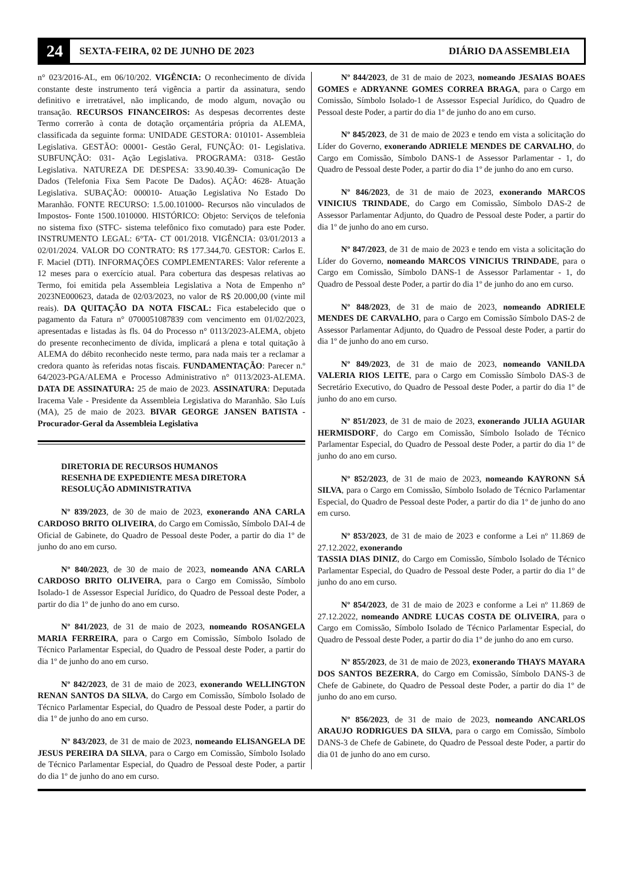24 SEXTA-FEIRA, 02 DE JUNHO DE 2023 DIÁRIO DA ASSEMBLEIA
n° 023/2016-AL, em 06/10/202. VIGÊNCIA: O reconhecimento de dívida constante deste instrumento terá vigência a partir da assinatura, sendo definitivo e irretratável, não implicando, de modo algum, novação ou transação. RECURSOS FINANCEIROS: As despesas decorrentes deste Termo correrão à conta de dotação orçamentária própria da ALEMA, classificada da seguinte forma: UNIDADE GESTORA: 010101- Assembleia Legislativa. GESTÃO: 00001- Gestão Geral, FUNÇÃO: 01- Legislativa. SUBFUNÇÃO: 031- Ação Legislativa. PROGRAMA: 0318- Gestão Legislativa. NATUREZA DE DESPESA: 33.90.40.39- Comunicação De Dados (Telefonia Fixa Sem Pacote De Dados). AÇÃO: 4628- Atuação Legislativa. SUBAÇÃO: 000010- Atuação Legislativa No Estado Do Maranhão. FONTE RECURSO: 1.5.00.101000- Recursos não vinculados de Impostos- Fonte 1500.1010000. HISTÓRICO: Objeto: Serviços de telefonia no sistema fixo (STFC- sistema telefônico fixo comutado) para este Poder. INSTRUMENTO LEGAL: 6°TA- CT 001/2018. VIGÊNCIA: 03/01/2013 a 02/01/2024. VALOR DO CONTRATO: R$ 177.344,70. GESTOR: Carlos E. F. Maciel (DTI). INFORMAÇÕES COMPLEMENTARES: Valor referente a 12 meses para o exercício atual. Para cobertura das despesas relativas ao Termo, foi emitida pela Assembleia Legislativa a Nota de Empenho n° 2023NE000623, datada de 02/03/2023, no valor de R$ 20.000,00 (vinte mil reais). DA QUITAÇÃO DA NOTA FISCAL: Fica estabelecido que o pagamento da Fatura n° 0700051087839 com vencimento em 01/02/2023, apresentadas e listadas às fls. 04 do Processo n° 0113/2023-ALEMA, objeto do presente reconhecimento de dívida, implicará a plena e total quitação à ALEMA do débito reconhecido neste termo, para nada mais ter a reclamar a credora quanto às referidas notas fiscais. FUNDAMENTAÇÃO: Parecer n.º 64/2023-PGA/ALEMA e Processo Administrativo n° 0113/2023-ALEMA. DATA DE ASSINATURA: 25 de maio de 2023. ASSINATURA: Deputada Iracema Vale - Presidente da Assembleia Legislativa do Maranhão. São Luís (MA), 25 de maio de 2023. BIVAR GEORGE JANSEN BATISTA - Procurador-Geral da Assembleia Legislativa
DIRETORIA DE RECURSOS HUMANOS
RESENHA DE EXPEDIENTE MESA DIRETORA
RESOLUÇÃO ADMINISTRATIVA
Nº 839/2023, de 30 de maio de 2023, exonerando ANA CARLA CARDOSO BRITO OLIVEIRA, do Cargo em Comissão, Símbolo DAI-4 de Oficial de Gabinete, do Quadro de Pessoal deste Poder, a partir do dia 1º de junho do ano em curso.
Nº 840/2023, de 30 de maio de 2023, nomeando ANA CARLA CARDOSO BRITO OLIVEIRA, para o Cargo em Comissão, Símbolo Isolado-1 de Assessor Especial Jurídico, do Quadro de Pessoal deste Poder, a partir do dia 1º de junho do ano em curso.
Nº 841/2023, de 31 de maio de 2023, nomeando ROSANGELA MARIA FERREIRA, para o Cargo em Comissão, Símbolo Isolado de Técnico Parlamentar Especial, do Quadro de Pessoal deste Poder, a partir do dia 1º de junho do ano em curso.
Nº 842/2023, de 31 de maio de 2023, exonerando WELLINGTON RENAN SANTOS DA SILVA, do Cargo em Comissão, Símbolo Isolado de Técnico Parlamentar Especial, do Quadro de Pessoal deste Poder, a partir do dia 1º de junho do ano em curso.
Nº 843/2023, de 31 de maio de 2023, nomeando ELISANGELA DE JESUS PEREIRA DA SILVA, para o Cargo em Comissão, Símbolo Isolado de Técnico Parlamentar Especial, do Quadro de Pessoal deste Poder, a partir do dia 1º de junho do ano em curso.
Nº 844/2023, de 31 de maio de 2023, nomeando JESAIAS BOAES GOMES e ADRYANNE GOMES CORREA BRAGA, para o Cargo em Comissão, Símbolo Isolado-1 de Assessor Especial Jurídico, do Quadro de Pessoal deste Poder, a partir do dia 1º de junho do ano em curso.
Nº 845/2023, de 31 de maio de 2023 e tendo em vista a solicitação do Líder do Governo, exonerando ADRIELE MENDES DE CARVALHO, do Cargo em Comissão, Símbolo DANS-1 de Assessor Parlamentar - 1, do Quadro de Pessoal deste Poder, a partir do dia 1º de junho do ano em curso.
Nº 846/2023, de 31 de maio de 2023, exonerando MARCOS VINICIUS TRINDADE, do Cargo em Comissão, Símbolo DAS-2 de Assessor Parlamentar Adjunto, do Quadro de Pessoal deste Poder, a partir do dia 1º de junho do ano em curso.
Nº 847/2023, de 31 de maio de 2023 e tendo em vista a solicitação do Líder do Governo, nomeando MARCOS VINICIUS TRINDADE, para o Cargo em Comissão, Símbolo DANS-1 de Assessor Parlamentar - 1, do Quadro de Pessoal deste Poder, a partir do dia 1º de junho do ano em curso.
Nº 848/2023, de 31 de maio de 2023, nomeando ADRIELE MENDES DE CARVALHO, para o Cargo em Comissão Símbolo DAS-2 de Assessor Parlamentar Adjunto, do Quadro de Pessoal deste Poder, a partir do dia 1º de junho do ano em curso.
Nº 849/2023, de 31 de maio de 2023, nomeando VANILDA VALERIA RIOS LEITE, para o Cargo em Comissão Símbolo DAS-3 de Secretário Executivo, do Quadro de Pessoal deste Poder, a partir do dia 1º de junho do ano em curso.
Nº 851/2023, de 31 de maio de 2023, exonerando JULIA AGUIAR HERMISDORF, do Cargo em Comissão, Símbolo Isolado de Técnico Parlamentar Especial, do Quadro de Pessoal deste Poder, a partir do dia 1º de junho do ano em curso.
Nº 852/2023, de 31 de maio de 2023, nomeando KAYRONN SÁ SILVA, para o Cargo em Comissão, Símbolo Isolado de Técnico Parlamentar Especial, do Quadro de Pessoal deste Poder, a partir do dia 1º de junho do ano em curso.
Nº 853/2023, de 31 de maio de 2023 e conforme a Lei nº 11.869 de 27.12.2022, exonerando
TASSIA DIAS DINIZ, do Cargo em Comissão, Símbolo Isolado de Técnico Parlamentar Especial, do Quadro de Pessoal deste Poder, a partir do dia 1º de junho do ano em curso.
Nº 854/2023, de 31 de maio de 2023 e conforme a Lei nº 11.869 de 27.12.2022, nomeando ANDRE LUCAS COSTA DE OLIVEIRA, para o Cargo em Comissão, Símbolo Isolado de Técnico Parlamentar Especial, do Quadro de Pessoal deste Poder, a partir do dia 1º de junho do ano em curso.
Nº 855/2023, de 31 de maio de 2023, exonerando THAYS MAYARA DOS SANTOS BEZERRA, do Cargo em Comissão, Símbolo DANS-3 de Chefe de Gabinete, do Quadro de Pessoal deste Poder, a partir do dia 1º de junho do ano em curso.
Nº 856/2023, de 31 de maio de 2023, nomeando ANCARLOS ARAUJO RODRIGUES DA SILVA, para o cargo em Comissão, Símbolo DANS-3 de Chefe de Gabinete, do Quadro de Pessoal deste Poder, a partir do dia 01 de junho do ano em curso.